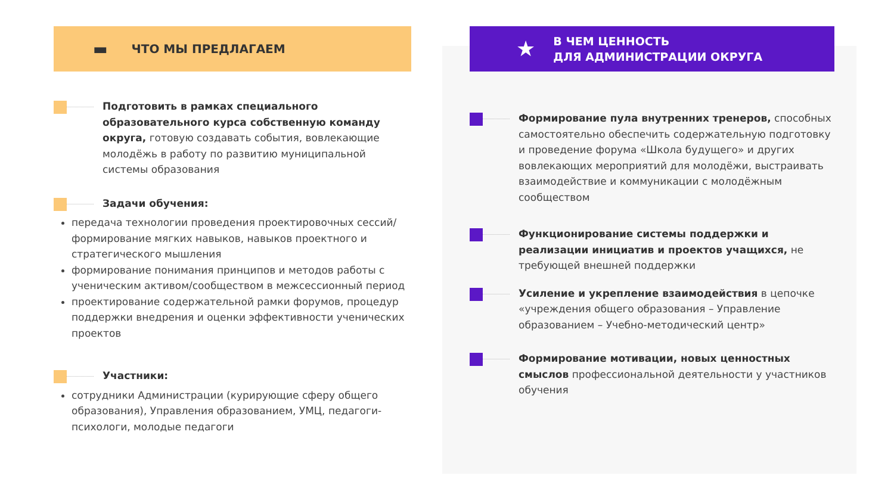▬ ЧТО МЫ ПРЕДЛАГАЕМ
Подготовить в рамках специального образовательного курса собственную команду округа, готовую создавать события, вовлекающие молодёжь в работу по развитию муниципальной системы образования
Задачи обучения:
передача технологии проведения проектировочных сессий/формирование мягких навыков, навыков проектного и стратегического мышления
формирование понимания принципов и методов работы с ученическим активом/сообществом в межсессионный период
проектирование содержательной рамки форумов, процедур поддержки внедрения и оценки эффективности ученических проектов
Участники:
сотрудники Администрации (курирующие сферу общего образования), Управления образованием, УМЦ, педагоги-психологи, молодые педагоги
★ В ЧЕМ ЦЕННОСТЬ
ДЛЯ АДМИНИСТРАЦИИ ОКРУГА
Формирование пула внутренних тренеров, способных самостоятельно обеспечить содержательную подготовку и проведение форума «Школа будущего» и других вовлекающих мероприятий для молодёжи, выстраивать взаимодействие и коммуникации с молодёжным сообществом
Функционирование системы поддержки и реализации инициатив и проектов учащихся, не требующей внешней поддержки
Усиление и укрепление взаимодействия в цепочке «учреждения общего образования – Управление образованием – Учебно-методический центр»
Формирование мотивации, новых ценностных смыслов профессиональной деятельности у участников обучения